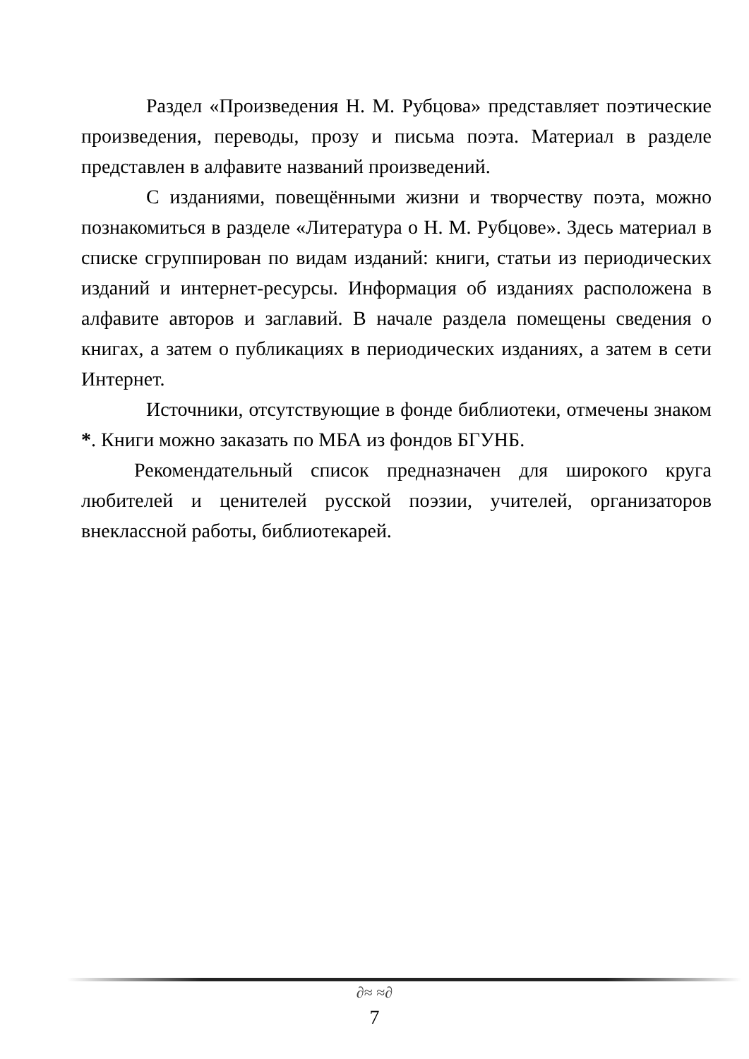Раздел «Произведения Н. М. Рубцова» представляет поэтические произведения, переводы, прозу и письма поэта. Материал в разделе представлен в алфавите названий произведений.
С изданиями, повещёнными жизни и творчеству поэта, можно познакомиться в разделе «Литература о Н. М. Рубцове». Здесь материал в списке сгруппирован по видам изданий: книги, статьи из периодических изданий и интернет-ресурсы. Информация об изданиях расположена в алфавите авторов и заглавий. В начале раздела помещены сведения о книгах, а затем о публикациях в периодических изданиях, а затем в сети Интернет.
Источники, отсутствующие в фонде библиотеки, отмечены знаком *. Книги можно заказать по МБА из фондов БГУНБ.
Рекомендательный список предназначен для широкого круга любителей и ценителей русской поэзии, учителей, организаторов внеклассной работы, библиотекарей.
∂≈ ≈∂
7